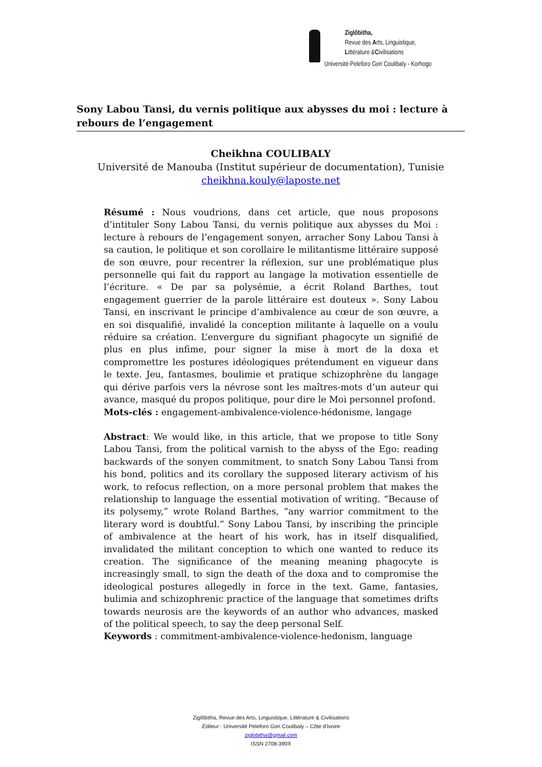Ziglôbitha,
Revue des Arts, Linguistique,
Littérature &Civilisations
Université Peleforo Gon Coulibaly - Korhogo
Sony Labou Tansi, du vernis politique aux abysses du moi : lecture à rebours de l’engagement
Cheikhna COULIBALY
Université de Manouba (Institut supérieur de documentation), Tunisie
cheikhna.kouly@laposte.net
Résumé : Nous voudrions, dans cet article, que nous proposons d’intituler Sony Labou Tansi, du vernis politique aux abysses du Moi : lecture à rebours de l’engagement sonyen, arracher Sony Labou Tansi à sa caution, le politique et son corollaire le militantisme littéraire supposé de son œuvre, pour recentrer la réflexion, sur une problématique plus personnelle qui fait du rapport au langage la motivation essentielle de l’écriture. « De par sa polysémie, a écrit Roland Barthes, tout engagement guerrier de la parole littéraire est douteux ». Sony Labou Tansi, en inscrivant le principe d’ambivalence au cœur de son œuvre, a en soi disqualifié, invalidé la conception militante à laquelle on a voulu réduire sa création. L’envergure du signifiant phagocyte un signifié de plus en plus infime, pour signer la mise à mort de la doxa et compromettre les postures idéologiques prétendument en vigueur dans le texte. Jeu, fantasmes, boulimie et pratique schizophrène du langage qui dérive parfois vers la névrose sont les maîtres-mots d’un auteur qui avance, masqué du propos politique, pour dire le Moi personnel profond.
Mots-clés : engagement-ambivalence-violence-hédonisme, langage
Abstract: We would like, in this article, that we propose to title Sony Labou Tansi, from the political varnish to the abyss of the Ego: reading backwards of the sonyen commitment, to snatch Sony Labou Tansi from his bond, politics and its corollary the supposed literary activism of his work, to refocus reflection, on a more personal problem that makes the relationship to language the essential motivation of writing. “Because of its polysemy,” wrote Roland Barthes, “any warrior commitment to the literary word is doubtful.” Sony Labou Tansi, by inscribing the principle of ambivalence at the heart of his work, has in itself disqualified, invalidated the militant conception to which one wanted to reduce its creation. The significance of the meaning meaning phagocyte is increasingly small, to sign the death of the doxa and to compromise the ideological postures allegedly in force in the text. Game, fantasies, bulimia and schizophrenic practice of the language that sometimes drifts towards neurosis are the keywords of an author who advances, masked of the political speech, to say the deep personal Self.
Keywords : commitment-ambivalence-violence-hedonism, language
Ziglôbitha, Revue des Arts, Linguistique, Littérature & Civilisations
Éditeur : Université Peleforo Gon Coulibaly – Côte d’Ivoire
ziglobitha@gmail.com
ISSN 2708-390X